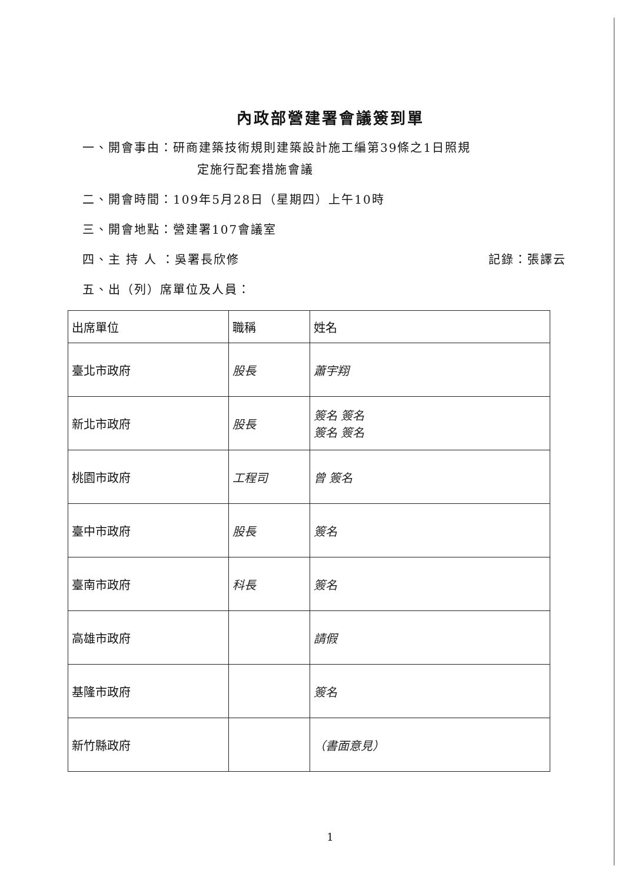內政部營建署會議簽到單
一、開會事由：研商建築技術規則建築設計施工編第39條之1日照規
定施行配套措施會議
二、開會時間：109年5月28日（星期四）上午10時
三、開會地點：營建署107會議室
四、主 持 人 ：吳署長欣修 記錄：張譯云
五、出（列）席單位及人員：
| 出席單位 | 職稱 | 姓名 |
| --- | --- | --- |
| 臺北市政府 | 股長 | 蕭宇翔 |
| 新北市政府 | 股長 | 簽名 簽名 簽名 簽名 |
| 桃園市政府 | 工程司 | 曾 簽名 |
| 臺中市政府 | 股長 | 簽名 |
| 臺南市政府 | 科長 | 簽名 |
| 高雄市政府 | | 請假 |
| 基隆市政府 | | 簽名 |
| 新竹縣政府 | | （書面意見） |
1